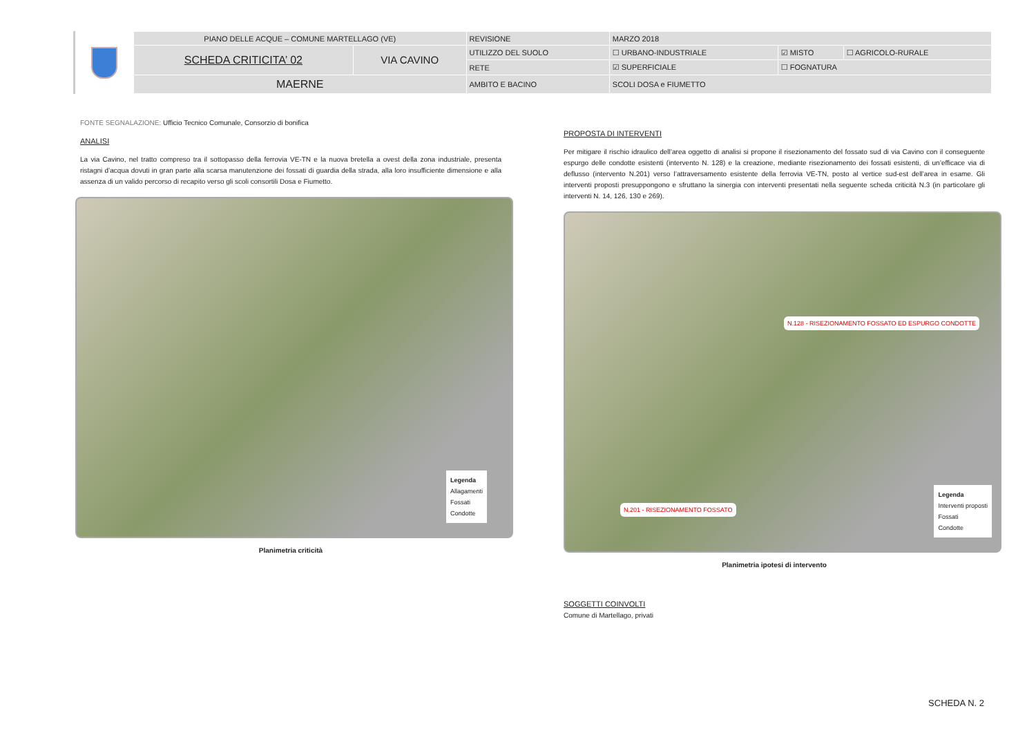| PIANO DELLE ACQUE – COMUNE MARTELLAGO (VE) | | REVISIONE | MARZO 2018 | | |
| SCHEDA CRITICITA’ 02 | VIA CAVINO | UTILIZZO DEL SUOLO | ☐ URBANO-INDUSTRIALE | ☑ MISTO | ☐ AGRICOLO-RURALE |
| | | RETE | ☑ SUPERFICIALE | ☐ FOGNATURA | |
| MAERNE | | AMBITO E BACINO | SCOLI DOSA e FIUMETTO | | |
FONTE SEGNALAZIONE: Ufficio Tecnico Comunale, Consorzio di bonifica
ANALISI
La via Cavino, nel tratto compreso tra il sottopasso della ferrovia VE-TN e la nuova bretella a ovest della zona industriale, presenta ristagni d’acqua dovuti in gran parte alla scarsa manutenzione dei fossati di guardia della strada, alla loro insufficiente dimensione e alla assenza di un valido percorso di recapito verso gli scoli consortili Dosa e Fiumetto.
Legenda
Allagamenti
Fossati
Condotte
Planimetria criticità
PROPOSTA DI INTERVENTI
Per mitigare il rischio idraulico dell’area oggetto di analisi si propone il risezionamento del fossato sud di via Cavino con il conseguente espurgo delle condotte esistenti (intervento N. 128) e la creazione, mediante risezionamento dei fossati esistenti, di un’efficace via di deflusso (intervento N.201) verso l’attraversamento esistente della ferrovia VE-TN, posto al vertice sud-est dell’area in esame. Gli interventi proposti presuppongono e sfruttano la sinergia con interventi presentati nella seguente scheda criticità N.3 (in particolare gli interventi N. 14, 126, 130 e 269).
N.128 - RISEZIONAMENTO FOSSATO ED ESPURGO CONDOTTE
N.201 - RISEZIONAMENTO FOSSATO
Legenda
Interventi proposti
Fossati
Condotte
Planimetria ipotesi di intervento
SOGGETTI COINVOLTI
Comune di Martellago, privati
SCHEDA N. 2